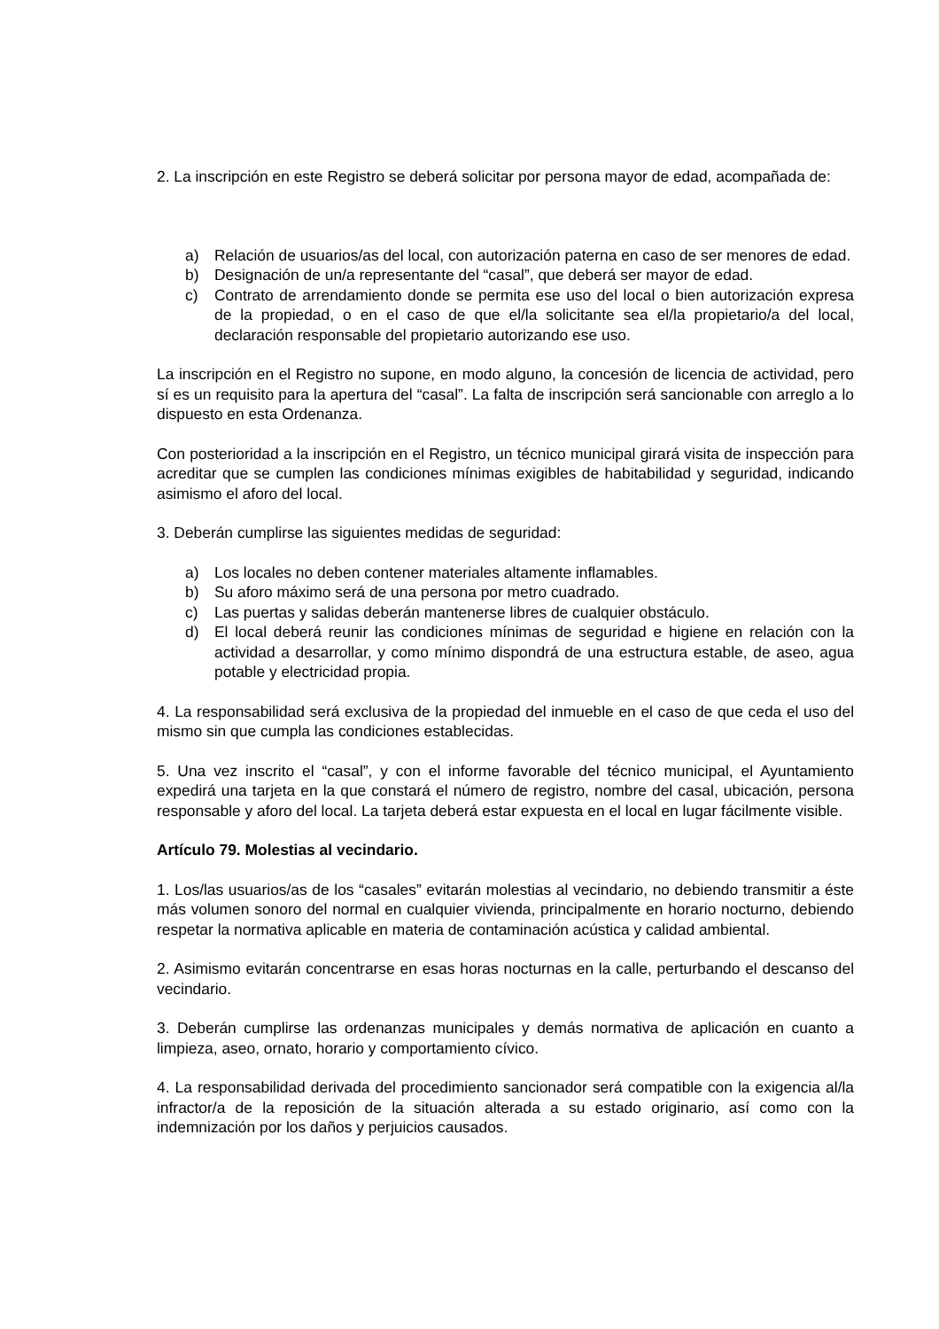2. La inscripción en este Registro se deberá solicitar por persona mayor de edad, acompañada de:
a) Relación de usuarios/as del local, con autorización paterna en caso de ser menores de edad.
b) Designación de un/a representante del “casal”, que deberá ser mayor de edad.
c) Contrato de arrendamiento donde se permita ese uso del local o bien autorización expresa de la propiedad, o en el caso de que el/la solicitante sea el/la propietario/a del local, declaración responsable del propietario autorizando ese uso.
La inscripción en el Registro no supone, en modo alguno, la concesión de licencia de actividad, pero sí es un requisito para la apertura del “casal”. La falta de inscripción será sancionable con arreglo a lo dispuesto en esta Ordenanza.
Con posterioridad a la inscripción en el Registro, un técnico municipal girará visita de inspección para acreditar que se cumplen las condiciones mínimas exigibles de habitabilidad y seguridad, indicando asimismo el aforo del local.
3. Deberán cumplirse las siguientes medidas de seguridad:
a) Los locales no deben contener materiales altamente inflamables.
b) Su aforo máximo será de una persona por metro cuadrado.
c) Las puertas y salidas deberán mantenerse libres de cualquier obstáculo.
d) El local deberá reunir las condiciones mínimas de seguridad e higiene en relación con la actividad a desarrollar, y como mínimo dispondrá de una estructura estable, de aseo, agua potable y electricidad propia.
4. La responsabilidad será exclusiva de la propiedad del inmueble en el caso de que ceda el uso del mismo sin que cumpla las condiciones establecidas.
5. Una vez inscrito el “casal”, y con el informe favorable del técnico municipal, el Ayuntamiento expedirá una tarjeta en la que constará el número de registro, nombre del casal, ubicación, persona responsable y aforo del local. La tarjeta deberá estar expuesta en el local en lugar fácilmente visible.
Artículo 79. Molestias al vecindario.
1. Los/las usuarios/as de los “casales” evitarán molestias al vecindario, no debiendo transmitir a éste más volumen sonoro del normal en cualquier vivienda, principalmente en horario nocturno, debiendo respetar la normativa aplicable en materia de contaminación acústica y calidad ambiental.
2. Asimismo evitarán concentrarse en esas horas nocturnas en la calle, perturbando el descanso del vecindario.
3. Deberán cumplirse las ordenanzas municipales y demás normativa de aplicación en cuanto a limpieza, aseo, ornato, horario y comportamiento cívico.
4. La responsabilidad derivada del procedimiento sancionador será compatible con la exigencia al/la infractor/a de la reposición de la situación alterada a su estado originario, así como con la indemnización por los daños y perjuicios causados.